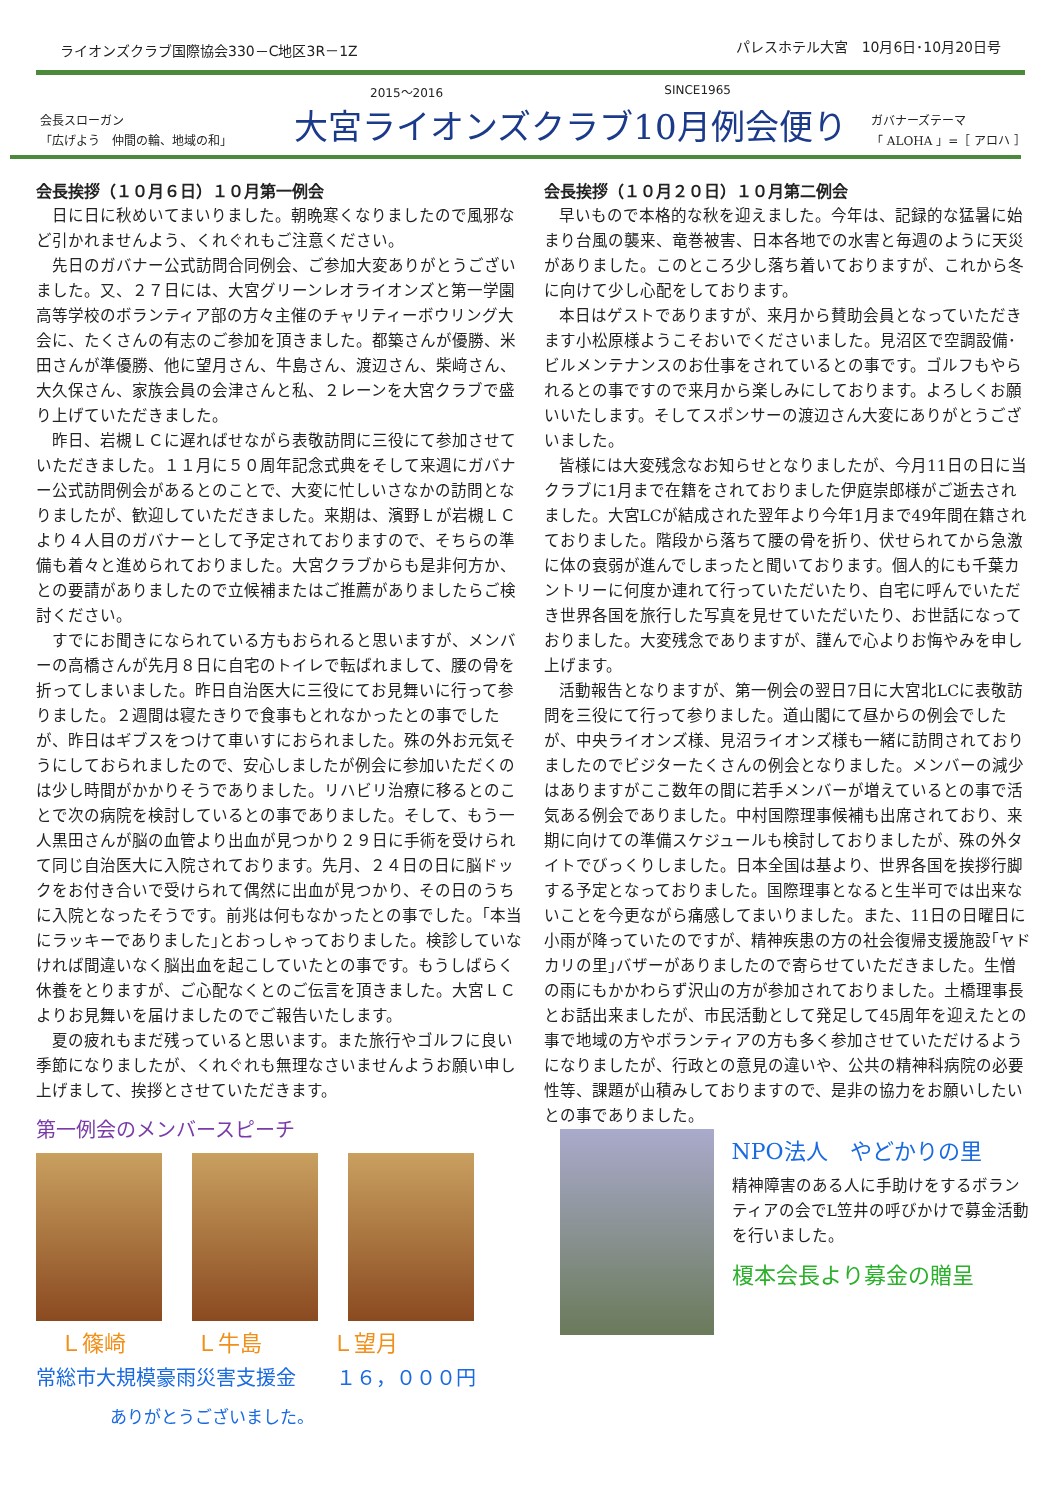ライオンズクラブ国際協会330－C地区3R－1Z パレスホテル大宮　10月6日･10月20日号
会長スローガン
「広げよう　仲間の輪、地域の和」
2015～2016 SINCE1965
大宮ライオンズクラブ10月例会便り
ガバナーズテーマ
「 ALOHA 」=［ アロハ ］
会長挨拶（１０月６日）１０月第一例会
日に日に秋めいてまいりました。朝晩寒くなりましたので風邪など引かれませんよう、くれぐれもご注意ください。
先日のガバナー公式訪問合同例会、ご参加大変ありがとうございました。又、２７日には、大宮グリーンレオライオンズと第一学園高等学校のボランティア部の方々主催のチャリティーボウリング大会に、たくさんの有志のご参加を頂きました。都築さんが優勝、米田さんが準優勝、他に望月さん、牛島さん、渡辺さん、柴﨑さん、大久保さん、家族会員の会津さんと私、２レーンを大宮クラブで盛り上げていただきました。
昨日、岩槻ＬＣに遅ればせながら表敬訪問に三役にて参加させていただきました。１１月に５０周年記念式典をそして来週にガバナー公式訪問例会があるとのことで、大変に忙しいさなかの訪問となりましたが、歓迎していただきました。来期は、濱野Ｌが岩槻ＬＣより４人目のガバナーとして予定されておりますので、そちらの準備も着々と進められておりました。大宮クラブからも是非何方か、との要請がありましたので立候補またはご推薦がありましたらご検討ください。
すでにお聞きになられている方もおられると思いますが、メンバーの高橋さんが先月８日に自宅のトイレで転ばれまして、腰の骨を折ってしまいました。昨日自治医大に三役にてお見舞いに行って参りました。２週間は寝たきりで食事もとれなかったとの事でしたが、昨日はギブスをつけて車いすにおられました。殊の外お元気そうにしておられましたので、安心しましたが例会に参加いただくのは少し時間がかかりそうでありました。リハビリ治療に移るとのことで次の病院を検討しているとの事でありました。そして、もう一人黒田さんが脳の血管より出血が見つかり２９日に手術を受けられて同じ自治医大に入院されております。先月、２４日の日に脳ドックをお付き合いで受けられて偶然に出血が見つかり、その日のうちに入院となったそうです。前兆は何もなかったとの事でした。｢本当にラッキーでありました｣とおっしゃっておりました。検診していなければ間違いなく脳出血を起こしていたとの事です。もうしばらく休養をとりますが、ご心配なくとのご伝言を頂きました。大宮ＬＣよりお見舞いを届けましたのでご報告いたします。
夏の疲れもまだ残っていると思います。また旅行やゴルフに良い季節になりましたが、くれぐれも無理なさいませんようお願い申し上げまして、挨拶とさせていただきます。
第一例会のメンバースピーチ
Ｌ篠崎 Ｌ牛島 Ｌ望月
常総市大規模豪雨災害支援金　　１６，０００円
ありがとうございました。
会長挨拶（１０月２０日）１０月第二例会
早いもので本格的な秋を迎えました。今年は、記録的な猛暑に始まり台風の襲来、竜巻被害、日本各地での水害と毎週のように天災がありました。このところ少し落ち着いておりますが、これから冬に向けて少し心配をしております。
本日はゲストでありますが、来月から賛助会員となっていただきます小松原様ようこそおいでくださいました。見沼区で空調設備･ビルメンテナンスのお仕事をされているとの事です。ゴルフもやられるとの事ですので来月から楽しみにしております。よろしくお願いいたします。そしてスポンサーの渡辺さん大変にありがとうございました。
皆様には大変残念なお知らせとなりましたが、今月11日の日に当クラブに1月まで在籍をされておりました伊庭崇郎様がご逝去されました。大宮LCが結成された翌年より今年1月まで49年間在籍されておりました。階段から落ちて腰の骨を折り、伏せられてから急激に体の衰弱が進んでしまったと聞いております。個人的にも千葉カントリーに何度か連れて行っていただいたり、自宅に呼んでいただき世界各国を旅行した写真を見せていただいたり、お世話になっておりました。大変残念でありますが、謹んで心よりお悔やみを申し上げます。
活動報告となりますが、第一例会の翌日7日に大宮北LCに表敬訪問を三役にて行って参りました。道山閣にて昼からの例会でしたが、中央ライオンズ様、見沼ライオンズ様も一緒に訪問されておりましたのでビジターたくさんの例会となりました。メンバーの減少はありますがここ数年の間に若手メンバーが増えているとの事で活気ある例会でありました。中村国際理事候補も出席されており、来期に向けての準備スケジュールも検討しておりましたが、殊の外タイトでびっくりしました。日本全国は基より、世界各国を挨拶行脚する予定となっておりました。国際理事となると生半可では出来ないことを今更ながら痛感してまいりました。また、11日の日曜日に小雨が降っていたのですが、精神疾患の方の社会復帰支援施設｢ヤドカリの里｣バザーがありましたので寄らせていただきました。生憎の雨にもかかわらず沢山の方が参加されておりました。土橋理事長とお話出来ましたが、市民活動として発足して45周年を迎えたとの事で地域の方やボランティアの方も多く参加させていただけるようになりましたが、行政との意見の違いや、公共の精神科病院の必要性等、課題が山積みしておりますので、是非の協力をお願いしたいとの事でありました。
NPO法人　やどかりの里
精神障害のある人に手助けをするボランティアの会でL笠井の呼びかけで募金活動を行いました。
榎本会長より募金の贈呈